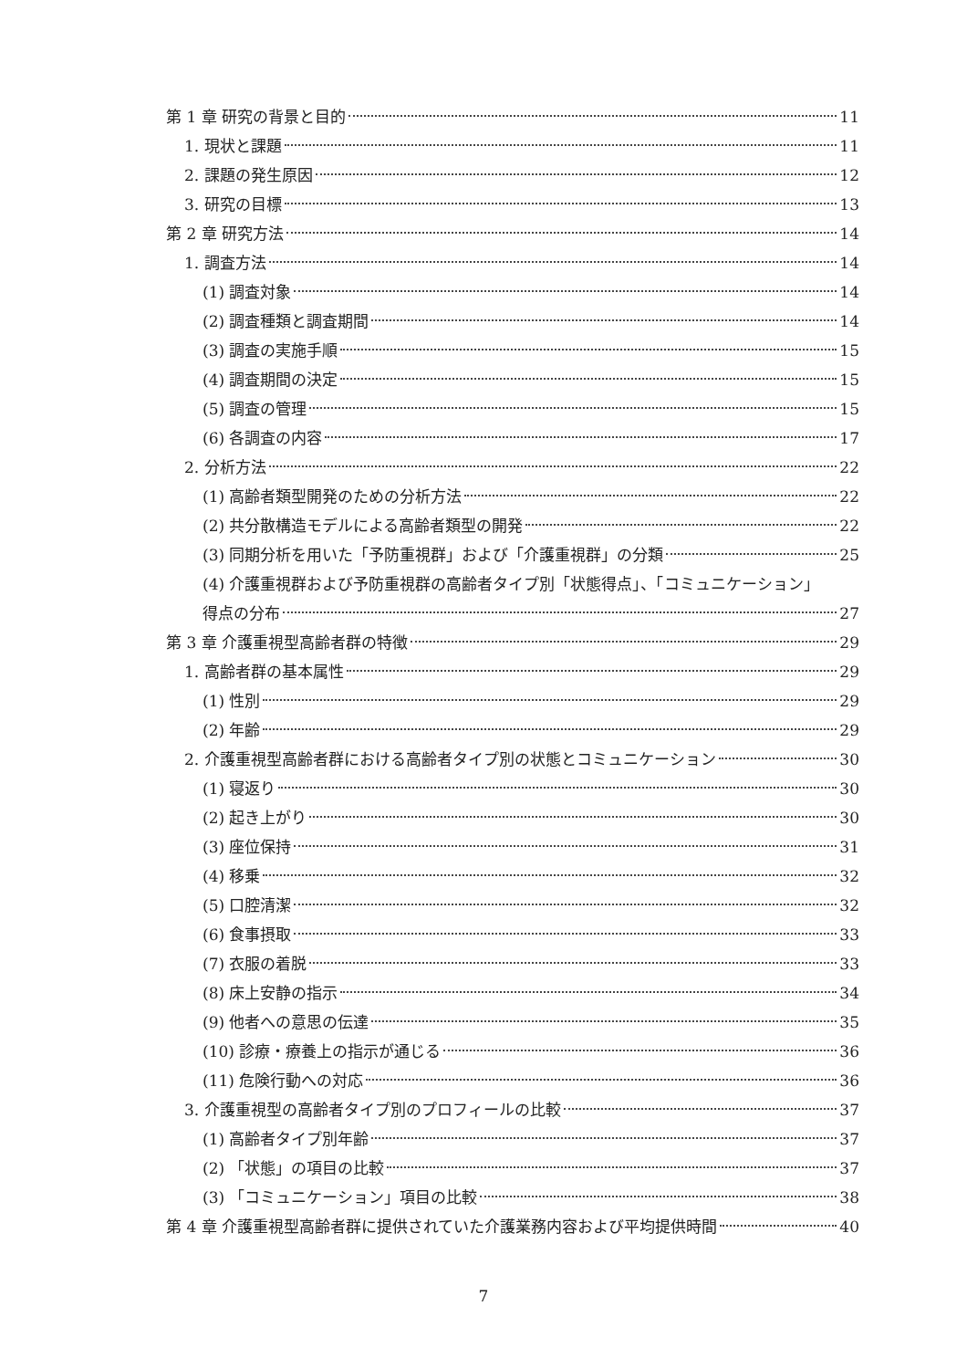第 1 章 研究の背景と目的 11
1. 現状と課題 11
2. 課題の発生原因 12
3. 研究の目標 13
第 2 章 研究方法 14
1. 調査方法 14
(1) 調査対象 14
(2) 調査種類と調査期間 14
(3) 調査の実施手順 15
(4) 調査期間の決定 15
(5) 調査の管理 15
(6) 各調査の内容 17
2. 分析方法 22
(1) 高齢者類型開発のための分析方法 22
(2) 共分散構造モデルによる高齢者類型の開発 22
(3) 同期分析を用いた「予防重視群」および「介護重視群」の分類 25
(4) 介護重視群および予防重視群の高齢者タイプ別「状態得点」、「コミュニケーション」
得点の分布 27
第 3 章 介護重視型高齢者群の特徴 29
1. 高齢者群の基本属性 29
(1) 性別 29
(2) 年齢 29
2. 介護重視型高齢者群における高齢者タイプ別の状態とコミュニケーション 30
(1) 寝返り 30
(2) 起き上がり 30
(3) 座位保持 31
(4) 移乗 32
(5) 口腔清潔 32
(6) 食事摂取 33
(7) 衣服の着脱 33
(8) 床上安静の指示 34
(9) 他者への意思の伝達 35
(10) 診療・療養上の指示が通じる 36
(11) 危険行動への対応 36
3. 介護重視型の高齢者タイプ別のプロフィールの比較 37
(1) 高齢者タイプ別年齢 37
(2) 「状態」の項目の比較 37
(3) 「コミュニケーション」項目の比較 38
第 4 章 介護重視型高齢者群に提供されていた介護業務内容および平均提供時間 40
7